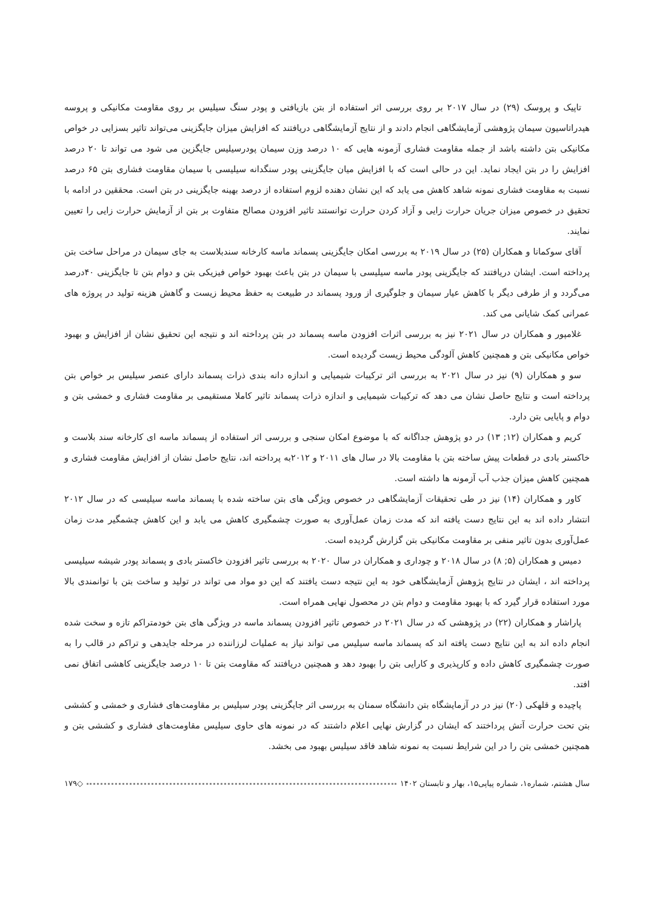تاپیک و پروسک (۲۹) در سال ۲۰۱۷ بر روی بررسی اثر استفاده از بتن بازیافتی و پودر سنگ سیلیس بر روی مقاومت مکانیکی و پروسه هیدراتاسیون سیمان پژوهشی آزمایشگاهی انجام دادند و از نتایج آزمایشگاهی دریافتند که افزایش میزان جایگزینی می‌تواند تاثیر بسزایی در خواص مکانیکی بتن داشته باشد از جمله مقاومت فشاری آزمونه هایی که ۱۰ درصد وزن سیمان پودرسیلیس جایگزین می شود می تواند تا ۲۰ درصد افزایش را در بتن ایجاد نماید. این در حالی است که با افزایش میان جایگزینی پودر سنگدانه سیلیسی با سیمان مقاومت فشاری بتن ۶۵ درصد نسبت به مقاومت فشاری نمونه شاهد کاهش می یابد که این نشان دهنده لزوم استفاده از درصد بهینه جایگزینی در بتن است. محققین در ادامه با تحقیق در خصوص میزان جریان حرارت زایی و آزاد کردن حرارت توانستند تاثیر افزودن مصالح متفاوت بر بتن از آزمایش حرارت زایی را تعیین نمایند.
آقای سوکمانا و همکاران (۲۵) در سال ۲۰۱۹ به بررسی امکان جایگزینی پسماند ماسه کارخانه سندبلاست به جای سیمان در مراحل ساخت بتن پرداخته است. ایشان دریافتند که جایگزینی پودر ماسه سیلیسی با سیمان در بتن باعث بهبود خواص فیزیکی بتن و دوام بتن تا جایگزینی ۴۰درصد می‌گردد و از طرفی دیگر با کاهش عیار سیمان و جلوگیری از ورود پسماند در طبیعت به حفظ محیط زیست و گاهش هزینه تولید در پروژه های عمرانی کمک شایانی می کند.
غلامپور و همکاران در سال ۲۰۲۱ نیز به بررسی اثرات افزودن ماسه پسماند در بتن پرداخته اند و نتیجه این تحقیق نشان از افزایش و بهبود خواص مکانیکی بتن و همچنین کاهش آلودگی محیط زیست گردیده است.
سو و همکاران (۹) نیز در سال ۲۰۲۱ به بررسی اثر ترکیبات شیمیایی و اندازه دانه بندی ذرات پسماند دارای عنصر سیلیس بر خواص بتن پرداخته است و نتایج حاصل نشان می دهد که ترکیبات شیمیایی و اندازه ذرات پسماند تاثیر کاملا مستقیمی بر مقاومت فشاری و خمشی بتن و دوام و پایایی بتن دارد.
کریم و همکاران (۱۲; ۱۳) در دو پژوهش جداگانه که با موضوع امکان سنجی و بررسی اثر استفاده از پسماند ماسه ای کارخانه سند بلاست و خاکستر بادی در قطعات پیش ساخته بتن با مقاومت بالا در سال های ۲۰۱۱ و ۲۰۱۲به پرداخته اند، نتایج حاصل نشان از افزایش مقاومت فشاری و همچنین کاهش میزان جذب آب آزمونه ها داشته است.
کاور و همکاران (۱۴) نیز در طی تحقیقات آزمایشگاهی در خصوص ویژگی های بتن ساخته شده با پسماند ماسه سیلیسی که در سال ۲۰۱۲ انتشار داده اند به این نتایج دست یافته اند که مدت زمان عمل‌آوری به صورت چشمگیری کاهش می یابد و این کاهش چشمگیر مدت زمان عمل‌آوری بدون تاثیر منفی بر مقاومت مکانیکی بتن گزارش گردیده است.
دمیس و همکاران (۵; ۸) در سال ۲۰۱۸ و چوداری و همکاران در سال ۲۰۲۰ به بررسی تاثیر افزودن خاکستر بادی و پسماند پودر شیشه سیلیسی پرداخته اند ، ایشان در نتایج پژوهش آزمایشگاهی خود به این نتیجه دست یافتند که این دو مواد می تواند در تولید و ساخت بتن با توانمندی بالا مورد استفاده قرار گیرد که با بهبود مقاومت و دوام بتن در محصول نهایی همراه است.
پاراشار و همکاران (۲۲) در پژوهشی که در سال ۲۰۲۱ در خصوص تاثیر افزودن پسماند ماسه در ویژگی های بتن خودمتراکم تازه و سخت شده انجام داده اند به این نتایج دست یافته اند که پسماند ماسه سیلیس می تواند نیاز به عملیات لرزاننده در مرحله جایدهی و تراکم در قالب را به صورت چشمگیری کاهش داده و کارپذیری و کارایی بتن را بهبود دهد و همچنین دریافتند که مقاومت بتن تا ۱۰ درصد جایگزینی کاهشی اتفاق نمی افتد.
پاچیده و قلهکی (۲۰) نیز در در آزمایشگاه بتن دانشگاه سمنان به بررسی اثر جایگزینی پودر سیلیس بر مقاومت‌های فشاری و خمشی و کششی بتن تحت حرارت آتش پرداختند که ایشان در گزارش نهایی اعلام داشتند که در نمونه های حاوی سیلیس مقاومت‌های فشاری و کششی بتن و همچنین خمشی بتن را در این شرایط نسبت به نمونه شاهد فاقد سیلیس بهبود می بخشد.
سال هشتم، شماره۱، شماره پیاپی۱۵، بهار و تابستان ۱۴۰۲ ◇ ۱۷۹